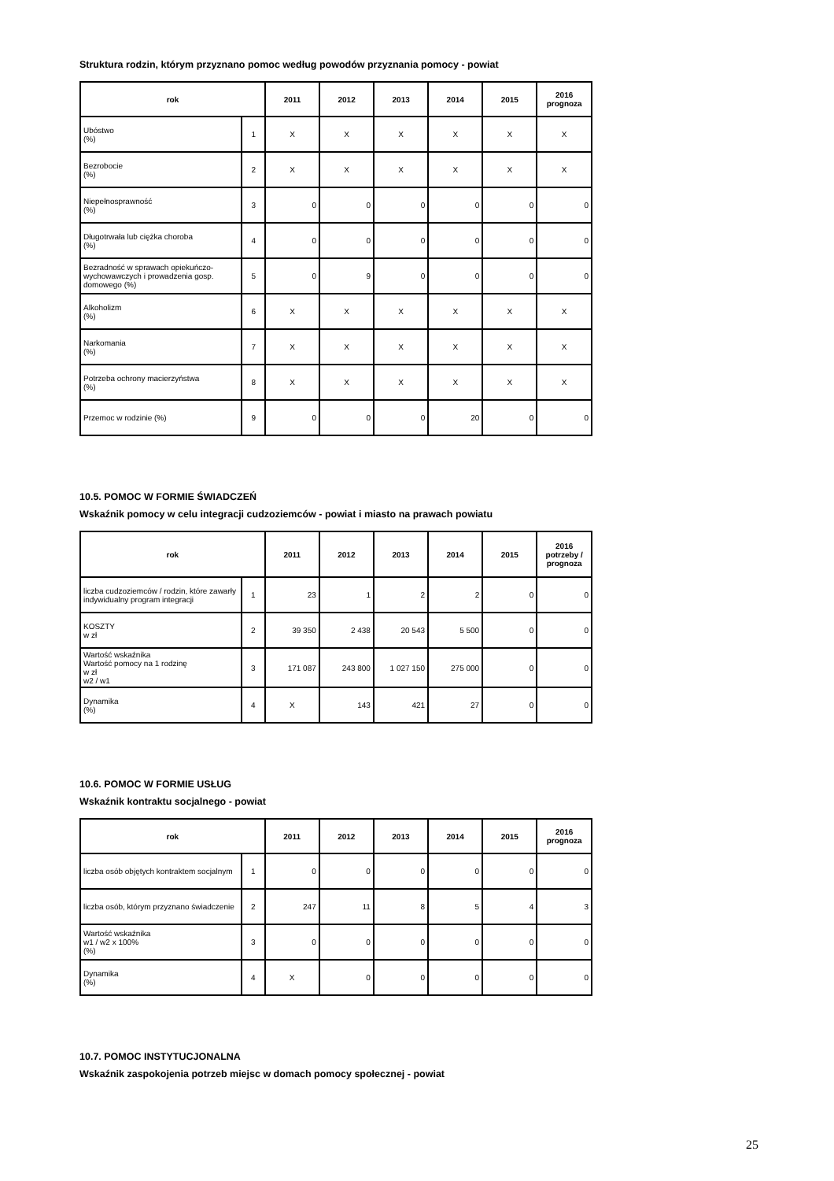Struktura rodzin, którym przyznano pomoc według powodów przyznania pomocy - powiat
| rok | | 2011 | 2012 | 2013 | 2014 | 2015 | 2016 prognoza |
| --- | --- | --- | --- | --- | --- | --- | --- |
| Ubóstwo (%) | 1 | X | X | X | X | X | X |
| Bezrobocie (%) | 2 | X | X | X | X | X | X |
| Niepełnosprawność (%) | 3 | 0 | 0 | 0 | 0 | 0 | 0 |
| Długotrwała lub ciężka choroba (%) | 4 | 0 | 0 | 0 | 0 | 0 | 0 |
| Bezradność w sprawach opiekuńczo-wychowawczych i prowadzenia gosp. domowego (%) | 5 | 0 | 9 | 0 | 0 | 0 | 0 |
| Alkoholizm (%) | 6 | X | X | X | X | X | X |
| Narkomania (%) | 7 | X | X | X | X | X | X |
| Potrzeba ochrony macierzyństwa (%) | 8 | X | X | X | X | X | X |
| Przemoc w rodzinie (%) | 9 | 0 | 0 | 0 | 20 | 0 | 0 |
10.5. POMOC W FORMIE ŚWIADCZEŃ
Wskaźnik pomocy w celu integracji cudzoziemców - powiat i miasto na prawach powiatu
| rok | | 2011 | 2012 | 2013 | 2014 | 2015 | 2016 potrzeby / prognoza |
| --- | --- | --- | --- | --- | --- | --- | --- |
| liczba cudzoziemców / rodzin, które zawarły indywidualny program integracji | 1 | 23 | 1 | 2 | 2 | 0 | 0 |
| KOSZTY w zł | 2 | 39 350 | 2 438 | 20 543 | 5 500 | 0 | 0 |
| Wartość wskaźnika Wartość pomocy na 1 rodzinę w zł w2 / w1 | 3 | 171 087 | 243 800 | 1 027 150 | 275 000 | 0 | 0 |
| Dynamika (%) | 4 | X | 143 | 421 | 27 | 0 | 0 |
10.6. POMOC W FORMIE USŁUG
Wskaźnik kontraktu socjalnego - powiat
| rok | | 2011 | 2012 | 2013 | 2014 | 2015 | 2016 prognoza |
| --- | --- | --- | --- | --- | --- | --- | --- |
| liczba osób objętych kontraktem socjalnym | 1 | 0 | 0 | 0 | 0 | 0 | 0 |
| liczba osób, którym przyznano świadczenie | 2 | 247 | 11 | 8 | 5 | 4 | 3 |
| Wartość wskaźnika w1 / w2 x 100% (%) | 3 | 0 | 0 | 0 | 0 | 0 | 0 |
| Dynamika (%) | 4 | X | 0 | 0 | 0 | 0 | 0 |
10.7. POMOC INSTYTUCJONALNA
Wskaźnik zaspokojenia potrzeb miejsc w domach pomocy społecznej - powiat
25